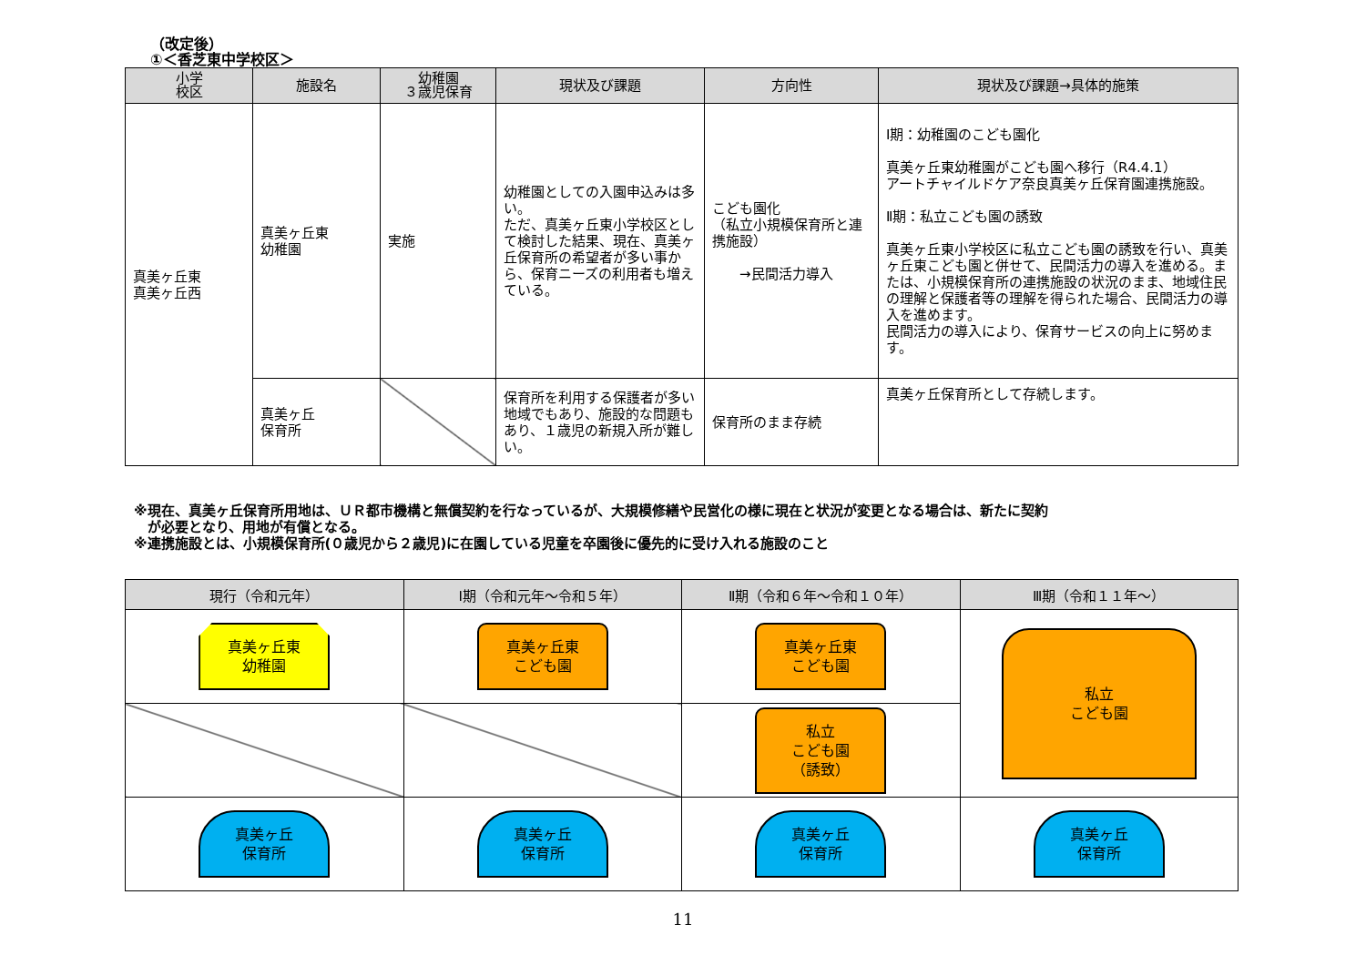（改定後）
①＜香芝東中学校区＞
| 小学 校区 | 施設名 | 幼稚園 ３歳児保育 | 現状及び課題 | 方向性 | 現状及び課題→具体的施策 |
| --- | --- | --- | --- | --- | --- |
| 真美ヶ丘東 真美ヶ丘西 | 真美ヶ丘東 幼稚園 | 実施 | 幼稚園としての入園申込みは多い。 ただ、真美ヶ丘東小学校区として検討した結果、現在、真美ヶ丘保育所の希望者が多い事から、保育ニーズの利用者も増えている。 | こども園化 （私立小規模保育所と連携施設） →民間活力導入 | Ⅰ期：幼稚園のこども園化 真美ヶ丘東幼稚園がこども園へ移行（R4.4.1） アートチャイルドケア奈良真美ヶ丘保育園連携施設。 Ⅱ期：私立こども園の誘致 真美ヶ丘東小学校区に私立こども園の誘致を行い、真美ヶ丘東こども園と併せて、民間活力の導入を進める。または、小規模保育所の連携施設の状況のまま、地域住民の理解と保護者等の理解を得られた場合、民間活力の導入を進めます。 民間活力の導入により、保育サービスの向上に努めます。 |
| | 真美ヶ丘 保育所 | | 保育所を利用する保護者が多い地域でもあり、施設的な問題もあり、１歳児の新規入所が難しい。 | 保育所のまま存続 | 真美ヶ丘保育所として存続します。 |
※現在、真美ヶ丘保育所用地は、ＵＲ都市機構と無償契約を行なっているが、大規模修繕や民営化の様に現在と状況が変更となる場合は、新たに契約
　が必要となり、用地が有償となる。
※連携施設とは、小規模保育所(０歳児から２歳児)に在園している児童を卒園後に優先的に受け入れる施設のこと
| 現行（令和元年） | Ⅰ期（令和元年～令和５年） | Ⅱ期（令和６年～令和１０年） | Ⅲ期（令和１１年～） |
| --- | --- | --- | --- |
| 真美ヶ丘東 幼稚園 | 真美ヶ丘東 こども園 | 真美ヶ丘東 こども園 | 私立 こども園 |
| | | 私立 こども園 （誘致） | |
| 真美ヶ丘 保育所 | 真美ヶ丘 保育所 | 真美ヶ丘 保育所 | 真美ヶ丘 保育所 |
11